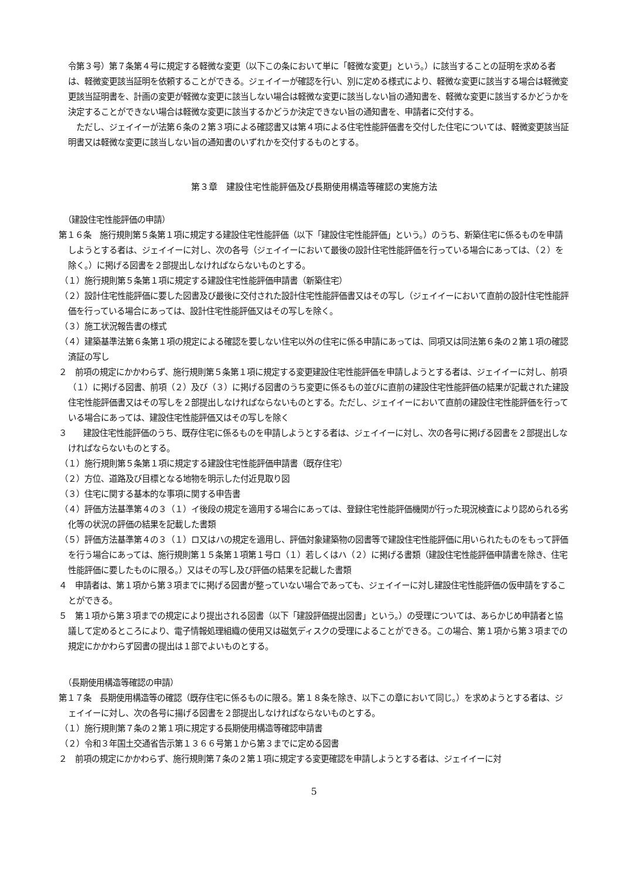令第３号）第７条第４号に規定する軽微な変更（以下この条において単に「軽微な変更」という。）に該当することの証明を求める者は、軽微変更該当証明を依頼することができる。ジェイイーが確認を行い、別に定める様式により、軽微な変更に該当する場合は軽微変更該当証明書を、計画の変更が軽微な変更に該当しない場合は軽微な変更に該当しない旨の通知書を、軽微な変更に該当するかどうかを決定することができない場合は軽微な変更に該当するかどうか決定できない旨の通知書を、申請者に交付する。
　ただし、ジェイイーが法第６条の２第３項による確認書又は第４項による住宅性能評価書を交付した住宅については、軽微変更該当証明書又は軽微な変更に該当しない旨の通知書のいずれかを交付するものとする。
第３章　建設住宅性能評価及び長期使用構造等確認の実施方法
（建設住宅性能評価の申請）
第１６条　施行規則第５条第１項に規定する建設住宅性能評価（以下「建設住宅性能評価」という。）のうち、新築住宅に係るものを申請しようとする者は、ジェイイーに対し、次の各号（ジェイイーにおいて最後の設計住宅性能評価を行っている場合にあっては、（２）を除く。）に掲げる図書を２部提出しなければならないものとする。
（１）施行規則第５条第１項に規定する建設住宅性能評価申請書（新築住宅）
（２）設計住宅性能評価に要した図書及び最後に交付された設計住宅性能評価書又はその写し（ジェイイーにおいて直前の設計住宅性能評価を行っている場合にあっては、設計住宅性能評価又はその写しを除く。
（３）施工状況報告書の様式
（４）建築基準法第６条第１項の規定による確認を要しない住宅以外の住宅に係る申請にあっては、同項又は同法第６条の２第１項の確認済証の写し
２　前項の規定にかかわらず、施行規則第５条第１項に規定する変更建設住宅性能評価を申請しようとする者は、ジェイイーに対し、前項（１）に掲げる図書、前項（２）及び（３）に掲げる図書のうち変更に係るもの並びに直前の建設住宅性能評価の結果が記載された建設住宅性能評価書又はその写しを２部提出しなければならないものとする。ただし、ジェイイーにおいて直前の建設住宅性能評価を行っている場合にあっては、建設住宅性能評価又はその写しを除く
３　　建設住宅性能評価のうち、既存住宅に係るものを申請しようとする者は、ジェイイーに対し、次の各号に掲げる図書を２部提出しなければならないものとする。
（１）施行規則第５条第１項に規定する建設住宅性能評価申請書（既存住宅）
（２）方位、道路及び目標となる地物を明示した付近見取り図
（３）住宅に関する基本的な事項に関する申告書
（４）評価方法基準第４の３（１）イ後段の規定を適用する場合にあっては、登録住宅性能評価機関が行った現況検査により認められる劣化等の状況の評価の結果を記載した書類
（５）評価方法基準第４の３（１）ロ又はハの規定を適用し、評価対象建築物の図書等で建設住宅性能評価に用いられたものをもって評価を行う場合にあっては、施行規則第１５条第１項第１号ロ（１）若しくはハ（２）に掲げる書類（建設住宅性能評価申請書を除き、住宅性能評価に要したものに限る。）又はその写し及び評価の結果を記載した書類
４　申請者は、第１項から第３項までに掲げる図書が整っていない場合であっても、ジェイイーに対し建設住宅性能評価の仮申請をすることができる。
５　第１項から第３項までの規定により提出される図書（以下「建設評価提出図書」という。）の受理については、あらかじめ申請者と協議して定めるところにより、電子情報処理組織の使用又は磁気ディスクの受理によることができる。この場合、第１項から第３項までの規定にかかわらず図書の提出は１部でよいものとする。
（長期使用構造等確認の申請）
第１７条　長期使用構造等の確認（既存住宅に係るものに限る。第１８条を除き、以下この章において同じ。）を求めようとする者は、ジェイイーに対し、次の各号に揚げる図書を２部提出しなければならないものとする。
（１）施行規則第７条の２第１項に規定する長期使用構造等確認申請書
（２）令和３年国土交通省告示第１３６６号第１から第３までに定める図書
２　前項の規定にかかわらず、施行規則第７条の２第１項に規定する変更確認を申請しようとする者は、ジェイイーに対
5